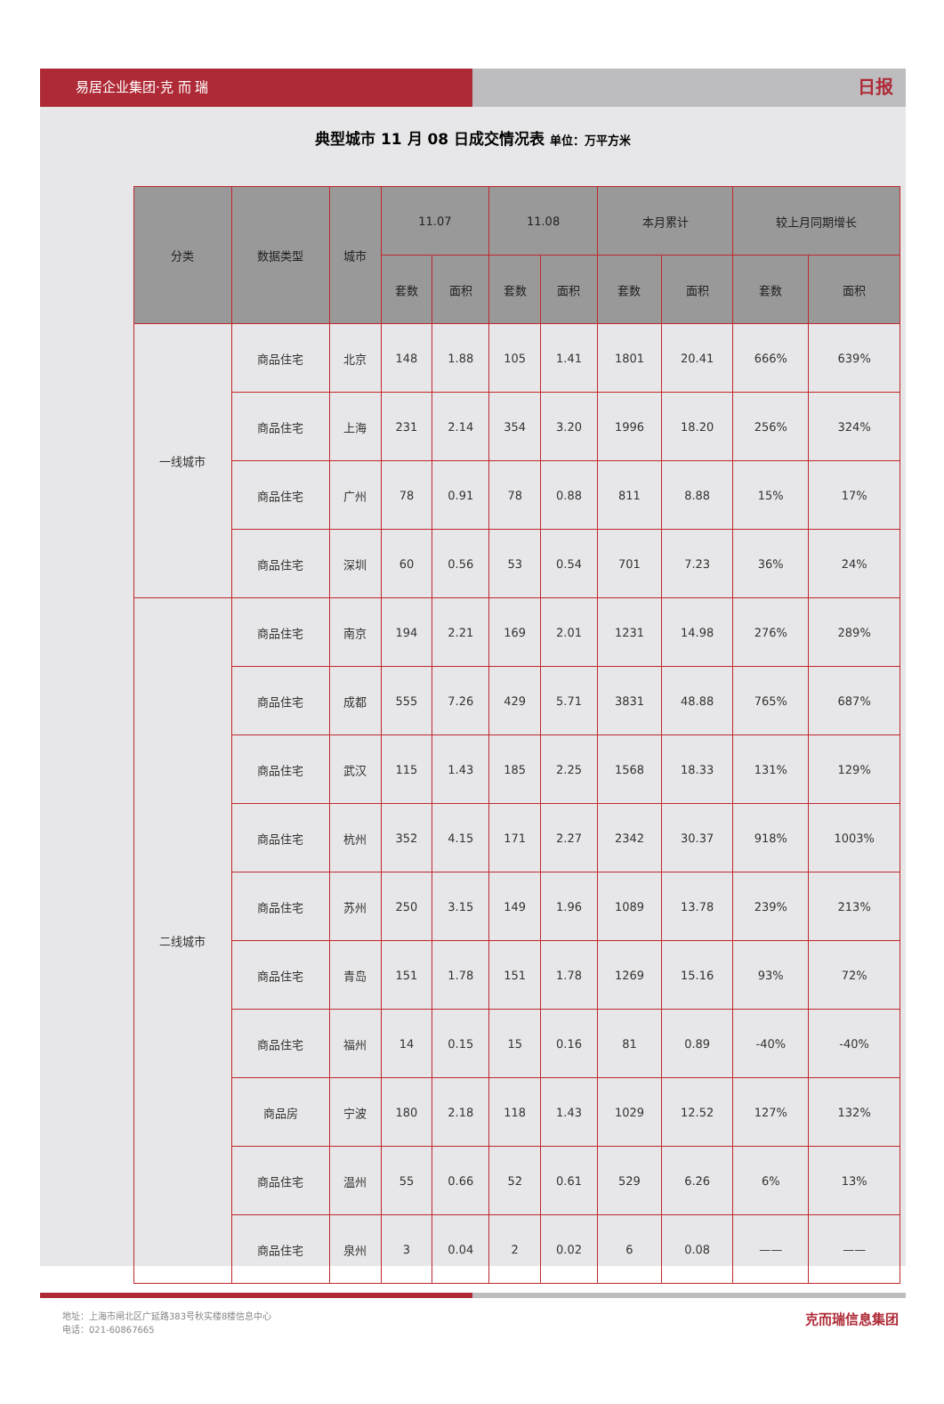易居企业集团·克 而 瑞
日报
典型城市 11 月 08 日成交情况表 单位：万平方米
| 分类 | 数据类型 | 城市 | 11.07 | | 11.08 | | 本月累计 | | 较上月同期增长 | |
| --- | --- | --- | --- | --- | --- | --- | --- | --- | --- | --- |
| | | | 套数 | 面积 | 套数 | 面积 | 套数 | 面积 | 套数 | 面积 |
| 一线城市 | 商品住宅 | 北京 | 148 | 1.88 | 105 | 1.41 | 1801 | 20.41 | 666% | 639% |
| | 商品住宅 | 上海 | 231 | 2.14 | 354 | 3.20 | 1996 | 18.20 | 256% | 324% |
| | 商品住宅 | 广州 | 78 | 0.91 | 78 | 0.88 | 811 | 8.88 | 15% | 17% |
| | 商品住宅 | 深圳 | 60 | 0.56 | 53 | 0.54 | 701 | 7.23 | 36% | 24% |
| 二线城市 | 商品住宅 | 南京 | 194 | 2.21 | 169 | 2.01 | 1231 | 14.98 | 276% | 289% |
| | 商品住宅 | 成都 | 555 | 7.26 | 429 | 5.71 | 3831 | 48.88 | 765% | 687% |
| | 商品住宅 | 武汉 | 115 | 1.43 | 185 | 2.25 | 1568 | 18.33 | 131% | 129% |
| | 商品住宅 | 杭州 | 352 | 4.15 | 171 | 2.27 | 2342 | 30.37 | 918% | 1003% |
| | 商品住宅 | 苏州 | 250 | 3.15 | 149 | 1.96 | 1089 | 13.78 | 239% | 213% |
| | 商品住宅 | 青岛 | 151 | 1.78 | 151 | 1.78 | 1269 | 15.16 | 93% | 72% |
| | 商品住宅 | 福州 | 14 | 0.15 | 15 | 0.16 | 81 | 0.89 | -40% | -40% |
| | 商品房 | 宁波 | 180 | 2.18 | 118 | 1.43 | 1029 | 12.52 | 127% | 132% |
| | 商品住宅 | 温州 | 55 | 0.66 | 52 | 0.61 | 529 | 6.26 | 6% | 13% |
| | 商品住宅 | 泉州 | 3 | 0.04 | 2 | 0.02 | 6 | 0.08 | —— | —— |
地址：上海市闸北区广延路383号秋实楼8楼信息中心
电话：021-60867665
克而瑞信息集团